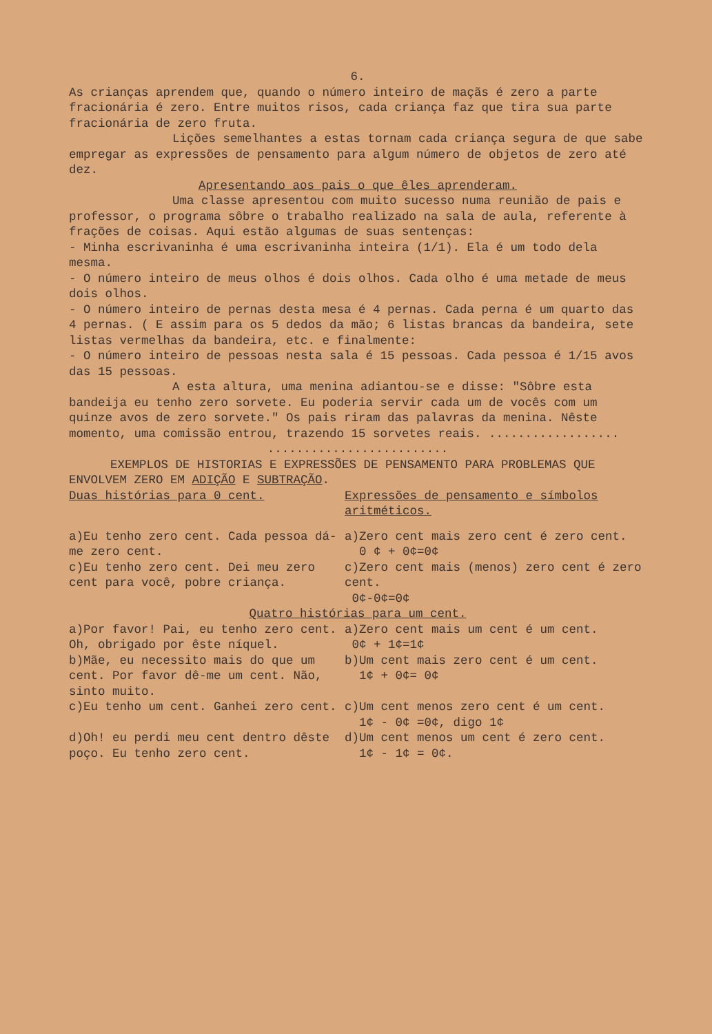6.
As crianças aprendem que, quando o número inteiro de maçãs é zero a parte fracionária é zero. Entre muitos risos, cada criança faz que tira sua parte fracionária de zero fruta.
Lições semelhantes a estas tornam cada criança segura de que sabe empregar as expressões de pensamento para algum número de objetos de zero até dez.
Apresentando aos pais o que êles aprenderam.
Uma classe apresentou com muito sucesso numa reunião de pais e professor, o programa sôbre o trabalho realizado na sala de aula, referente à frações de coisas. Aqui estão algumas de suas sentenças:
- Minha escrivaninha é uma escrivaninha inteira (1/1). Ela é um todo dela mesma.
- O número inteiro de meus olhos é dois olhos. Cada olho é uma metade de meus dois olhos.
- O número inteiro de pernas desta mesa é 4 pernas. Cada perna é um quarto das 4 pernas. ( E assim para os 5 dedos da mão; 6 listas brancas da bandeira, sete listas vermelhas da bandeira, etc. e finalmente:
- O número inteiro de pessoas nesta sala é 15 pessoas. Cada pessoa é 1/15 avos das 15 pessoas.
A esta altura, uma menina adiantou-se e disse: "Sôbre esta bandeija eu tenho zero sorvete. Eu poderia servir cada um de vocês com um quinze avos de zero sorvete." Os pais riram das palavras da menina. Nêste momento, uma comissão entrou, trazendo 15 sorvetes reais. ..................
.........................
EXEMPLOS DE HISTORIAS E EXPRESSÕES DE PENSAMENTO PARA PROBLEMAS QUE ENVOLVEM ZERO EM ADIÇÃO E SUBTRAÇÃO.
Duas histórias para 0 cent. Expressões de pensamento e símbolos aritméticos.
a)Eu tenho zero cent. Cada pessoa dá-me zero cent.
a)Zero cent mais zero cent é zero cent.
0 ¢ + 0¢=0¢
c)Eu tenho zero cent. Dei meu zero cent para você, pobre criança.
c)Zero cent mais (menos) zero cent é zero cent.
0¢-0¢=0¢
Quatro histórias para um cent.
a)Por favor! Pai, eu tenho zero cent. Oh, obrigado por êste níquel.
a)Zero cent mais um cent é um cent.
0¢ + 1¢=1¢
b)Mãe, eu necessito mais do que um cent. Por favor dê-me um cent. Não, sinto muito.
b)Um cent mais zero cent é um cent.
1¢ + 0¢= 0¢
c)Eu tenho um cent. Ganhei zero cent. c)Um cent menos zero cent é um cent.
1¢ - 0¢ =0¢, digo 1¢
d)Oh! eu perdi meu cent dentro dêste poço. Eu tenho zero cent.
d)Um cent menos um cent é zero cent.
1¢ - 1¢ = 0¢.